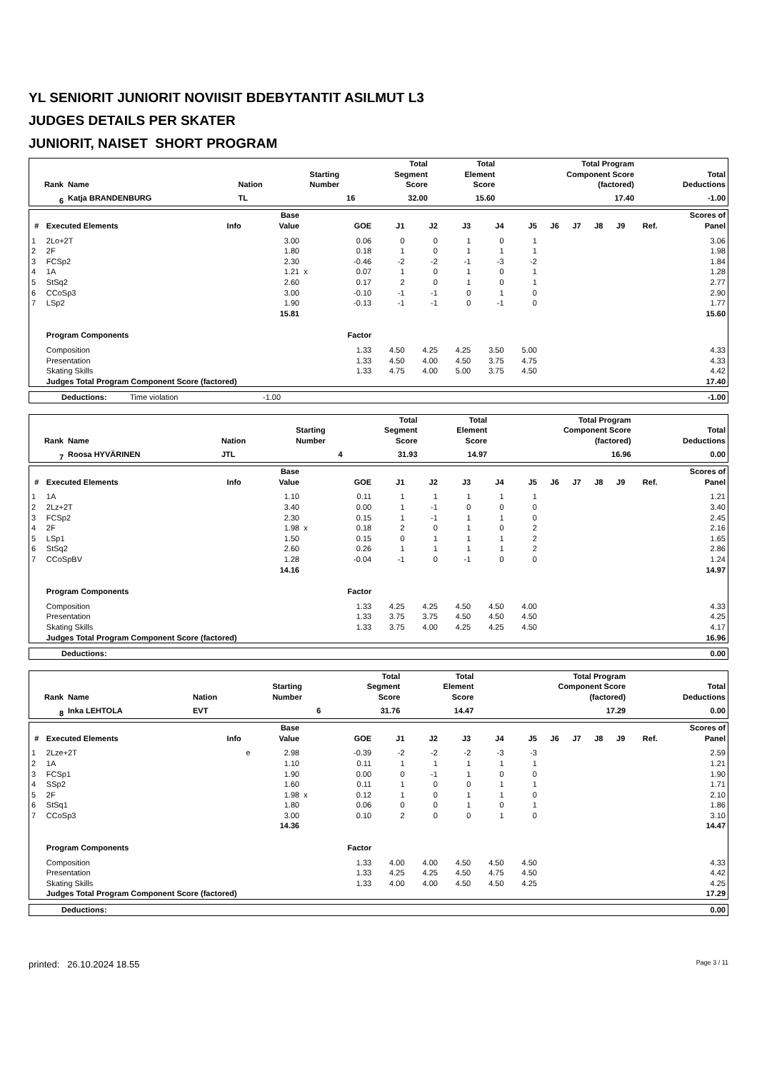YL SENIORIT JUNIORIT NOVIISIT BDEBYTANTIT ASILMUT L3
JUDGES DETAILS PER SKATER
JUNIORIT, NAISET SHORT PROGRAM
| Rank | Name | Nation | Starting Number | Total Segment Score | Total Element Score | Total Program Component Score (factored) | Total Deductions |
| --- | --- | --- | --- | --- | --- | --- | --- |
| 6 | Katja BRANDENBURG | TL | 16 | 32.00 | 15.60 | 17.40 | -1.00 |
| # | Executed Elements | Info | Base Value | | GOE | J1 | J2 | J3 | J4 | J5 | J6 | J7 | J8 | J9 | Ref. | Scores of Panel |
| --- | --- | --- | --- | --- | --- | --- | --- | --- | --- | --- | --- | --- | --- | --- | --- | --- |
| 1 | 2Lo+2T | | 3.00 | | 0.06 | 0 | 0 | 1 | 0 | 1 | | | | | | 3.06 |
| 2 | 2F | | 1.80 | | 0.18 | 1 | 0 | 1 | 1 | 1 | | | | | | 1.98 |
| 3 | FCSp2 | | 2.30 | | -0.46 | -2 | -2 | -1 | -3 | -2 | | | | | | 1.84 |
| 4 | 1A | | 1.21 | x | 0.07 | 1 | 0 | 1 | 0 | 1 | | | | | | 1.28 |
| 5 | StSq2 | | 2.60 | | 0.17 | 2 | 0 | 1 | 0 | 1 | | | | | | 2.77 |
| 6 | CCoSp3 | | 3.00 | | -0.10 | -1 | -1 | 0 | 1 | 0 | | | | | | 2.90 |
| 7 | LSp2 | | 1.90 | | -0.13 | -1 | -1 | 0 | -1 | 0 | | | | | | 1.77 |
| | | | 15.81 | | | | | | | | | | | | | 15.60 |
| | Program Components | | | | Factor | | | | | | | | | | | |
| | Composition | | | | 1.33 | 4.50 | 4.25 | 4.25 | 3.50 | 5.00 | | | | | | 4.33 |
| | Presentation | | | | 1.33 | 4.50 | 4.00 | 4.50 | 3.75 | 4.75 | | | | | | 4.33 |
| | Skating Skills | | | | 1.33 | 4.75 | 4.00 | 5.00 | 3.75 | 4.50 | | | | | | 4.42 |
| | Judges Total Program Component Score (factored) | | | | | | | | | | | | | | | 17.40 |
| Deductions: | Time violation | -1.00 | | -1.00 |
| Rank | Name | Nation | Starting Number | Total Segment Score | Total Element Score | Total Program Component Score (factored) | Total Deductions |
| --- | --- | --- | --- | --- | --- | --- | --- |
| 7 | Roosa HYVÄRINEN | JTL | 4 | 31.93 | 14.97 | 16.96 | 0.00 |
| # | Executed Elements | Info | Base Value | | GOE | J1 | J2 | J3 | J4 | J5 | J6 | J7 | J8 | J9 | Ref. | Scores of Panel |
| --- | --- | --- | --- | --- | --- | --- | --- | --- | --- | --- | --- | --- | --- | --- | --- | --- |
| 1 | 1A | | 1.10 | | 0.11 | 1 | 1 | 1 | 1 | 1 | | | | | | 1.21 |
| 2 | 2Lz+2T | | 3.40 | | 0.00 | 1 | -1 | 0 | 0 | 0 | | | | | | 3.40 |
| 3 | FCSp2 | | 2.30 | | 0.15 | 1 | -1 | 1 | 1 | 0 | | | | | | 2.45 |
| 4 | 2F | | 1.98 | x | 0.18 | 2 | 0 | 1 | 0 | 2 | | | | | | 2.16 |
| 5 | LSp1 | | 1.50 | | 0.15 | 0 | 1 | 1 | 1 | 2 | | | | | | 1.65 |
| 6 | StSq2 | | 2.60 | | 0.26 | 1 | 1 | 1 | 1 | 2 | | | | | | 2.86 |
| 7 | CCoSpBV | | 1.28 | | -0.04 | -1 | 0 | -1 | 0 | 0 | | | | | | 1.24 |
| | | | 14.16 | | | | | | | | | | | | | 14.97 |
| | Program Components | | | | Factor | | | | | | | | | | | |
| | Composition | | | | 1.33 | 4.25 | 4.25 | 4.50 | 4.50 | 4.00 | | | | | | 4.33 |
| | Presentation | | | | 1.33 | 3.75 | 3.75 | 4.50 | 4.50 | 4.50 | | | | | | 4.25 |
| | Skating Skills | | | | 1.33 | 3.75 | 4.00 | 4.25 | 4.25 | 4.50 | | | | | | 4.17 |
| | Judges Total Program Component Score (factored) | | | | | | | | | | | | | | | 16.96 |
| Deductions: | 0.00 |
| --- | --- |
| Rank | Name | Nation | Starting Number | Total Segment Score | Total Element Score | Total Program Component Score (factored) | Total Deductions |
| --- | --- | --- | --- | --- | --- | --- | --- |
| 8 | Inka LEHTOLA | EVT | 6 | 31.76 | 14.47 | 17.29 | 0.00 |
| # | Executed Elements | Info | Base Value | | GOE | J1 | J2 | J3 | J4 | J5 | J6 | J7 | J8 | J9 | Ref. | Scores of Panel |
| --- | --- | --- | --- | --- | --- | --- | --- | --- | --- | --- | --- | --- | --- | --- | --- | --- |
| 1 | 2Lze+2T | e | 2.98 | | -0.39 | -2 | -2 | -2 | -3 | -3 | | | | | | 2.59 |
| 2 | 1A | | 1.10 | | 0.11 | 1 | 1 | 1 | 1 | 1 | | | | | | 1.21 |
| 3 | FCSp1 | | 1.90 | | 0.00 | 0 | -1 | 1 | 0 | 0 | | | | | | 1.90 |
| 4 | SSp2 | | 1.60 | | 0.11 | 1 | 0 | 0 | 1 | 1 | | | | | | 1.71 |
| 5 | 2F | | 1.98 | x | 0.12 | 1 | 0 | 1 | 1 | 0 | | | | | | 2.10 |
| 6 | StSq1 | | 1.80 | | 0.06 | 0 | 0 | 1 | 0 | 1 | | | | | | 1.86 |
| 7 | CCoSp3 | | 3.00 | | 0.10 | 2 | 0 | 0 | 1 | 0 | | | | | | 3.10 |
| | | | 14.36 | | | | | | | | | | | | | 14.47 |
| | Program Components | | | | Factor | | | | | | | | | | | |
| | Composition | | | | 1.33 | 4.00 | 4.00 | 4.50 | 4.50 | 4.50 | | | | | | 4.33 |
| | Presentation | | | | 1.33 | 4.25 | 4.25 | 4.50 | 4.75 | 4.50 | | | | | | 4.42 |
| | Skating Skills | | | | 1.33 | 4.00 | 4.00 | 4.50 | 4.50 | 4.25 | | | | | | 4.25 |
| | Judges Total Program Component Score (factored) | | | | | | | | | | | | | | | 17.29 |
| Deductions: | 0.00 |
| --- | --- |
printed: 26.10.2024 18.55 Page 3 / 11